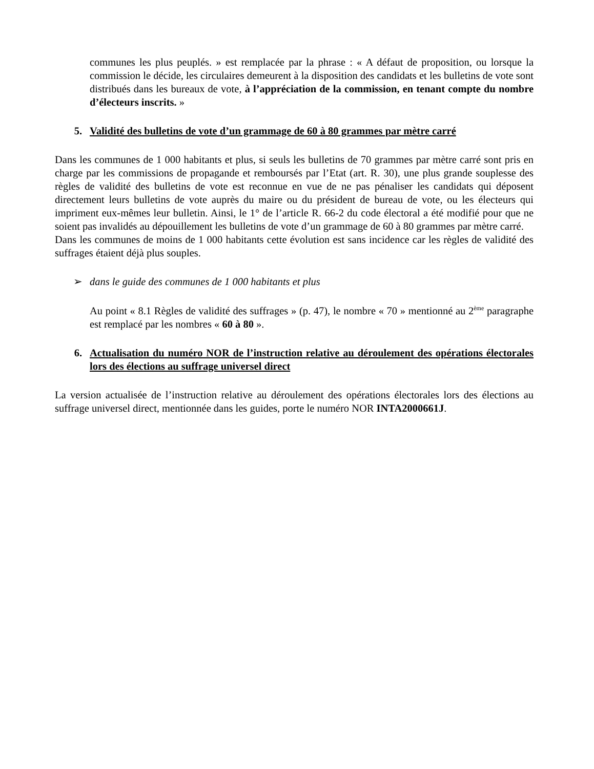communes les plus peuplés. » est remplacée par la phrase : « A défaut de proposition, ou lorsque la commission le décide, les circulaires demeurent à la disposition des candidats et les bulletins de vote sont distribués dans les bureaux de vote, à l’appréciation de la commission, en tenant compte du nombre d’électeurs inscrits. »
5. Validité des bulletins de vote d’un grammage de 60 à 80 grammes par mètre carré
Dans les communes de 1 000 habitants et plus, si seuls les bulletins de 70 grammes par mètre carré sont pris en charge par les commissions de propagande et remboursés par l’Etat (art. R. 30), une plus grande souplesse des règles de validité des bulletins de vote est reconnue en vue de ne pas pénaliser les candidats qui déposent directement leurs bulletins de vote auprès du maire ou du président de bureau de vote, ou les électeurs qui impriment eux-mêmes leur bulletin. Ainsi, le 1° de l’article R. 66-2 du code électoral a été modifié pour que ne soient pas invalidés au dépouillement les bulletins de vote d’un grammage de 60 à 80 grammes par mètre carré.
Dans les communes de moins de 1 000 habitants cette évolution est sans incidence car les règles de validité des suffrages étaient déjà plus souples.
➢ dans le guide des communes de 1 000 habitants et plus
Au point « 8.1 Règles de validité des suffrages » (p. 47), le nombre « 70 » mentionné au 2<sup>ème</sup> paragraphe est remplacé par les nombres « 60 à 80 ».
6. Actualisation du numéro NOR de l’instruction relative au déroulement des opérations électorales lors des élections au suffrage universel direct
La version actualisée de l’instruction relative au déroulement des opérations électorales lors des élections au suffrage universel direct, mentionnée dans les guides, porte le numéro NOR INTA2000661J.